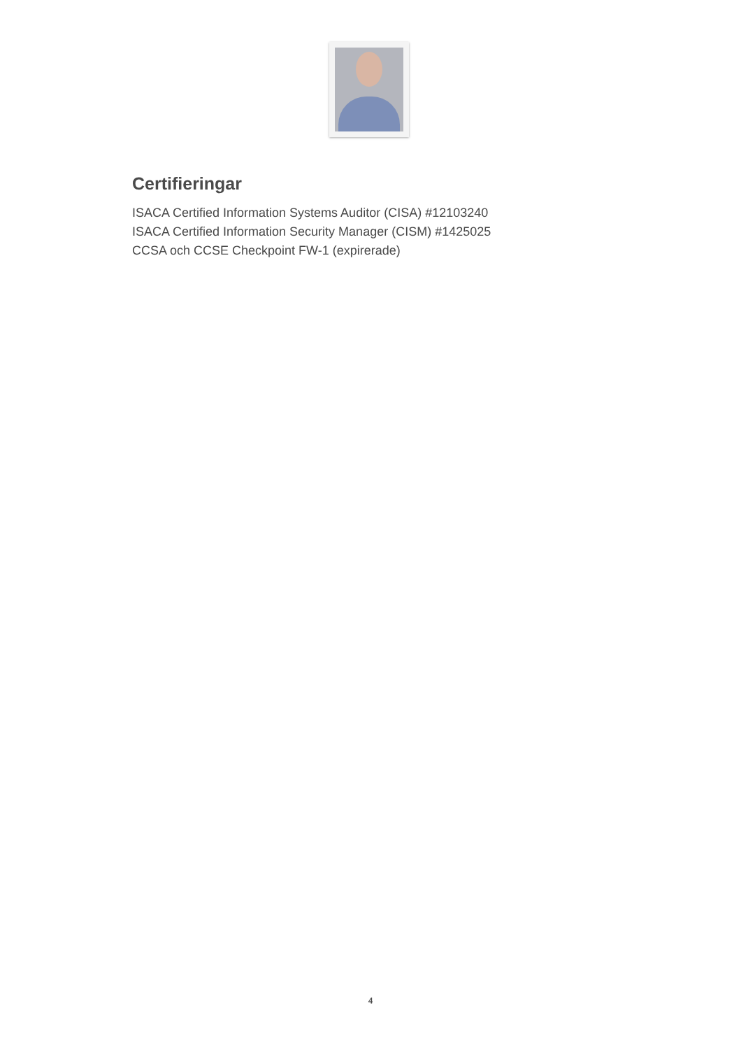Certifieringar
ISACA Certified Information Systems Auditor (CISA) #12103240
ISACA Certified Information Security Manager (CISM) #1425025
CCSA och CCSE Checkpoint FW-1 (expirerade)
4